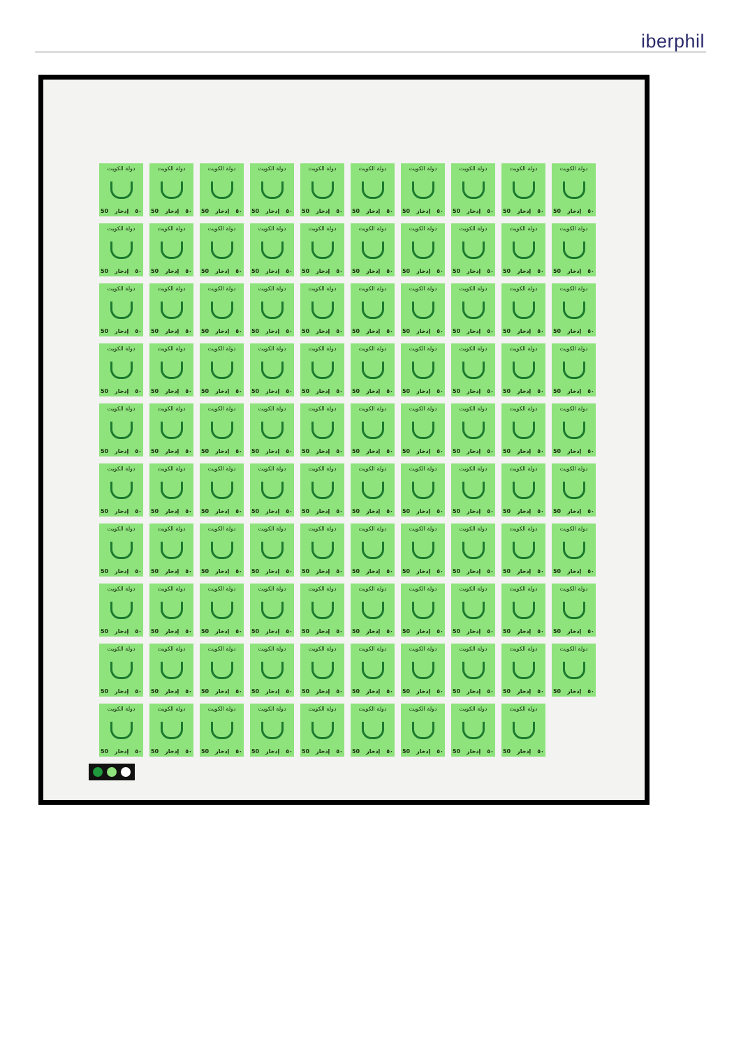iberphil
دولة الكويت
50 إدخار ٥٠
دولة الكويت
50 إدخار ٥٠
دولة الكويت
50 إدخار ٥٠
دولة الكويت
50 إدخار ٥٠
دولة الكويت
50 إدخار ٥٠
دولة الكويت
50 إدخار ٥٠
دولة الكويت
50 إدخار ٥٠
دولة الكويت
50 إدخار ٥٠
دولة الكويت
50 إدخار ٥٠
دولة الكويت
50 إدخار ٥٠
دولة الكويت
50 إدخار ٥٠
دولة الكويت
50 إدخار ٥٠
دولة الكويت
50 إدخار ٥٠
دولة الكويت
50 إدخار ٥٠
دولة الكويت
50 إدخار ٥٠
دولة الكويت
50 إدخار ٥٠
دولة الكويت
50 إدخار ٥٠
دولة الكويت
50 إدخار ٥٠
دولة الكويت
50 إدخار ٥٠
دولة الكويت
50 إدخار ٥٠
دولة الكويت
50 إدخار ٥٠
دولة الكويت
50 إدخار ٥٠
دولة الكويت
50 إدخار ٥٠
دولة الكويت
50 إدخار ٥٠
دولة الكويت
50 إدخار ٥٠
دولة الكويت
50 إدخار ٥٠
دولة الكويت
50 إدخار ٥٠
دولة الكويت
50 إدخار ٥٠
دولة الكويت
50 إدخار ٥٠
دولة الكويت
50 إدخار ٥٠
دولة الكويت
50 إدخار ٥٠
دولة الكويت
50 إدخار ٥٠
دولة الكويت
50 إدخار ٥٠
دولة الكويت
50 إدخار ٥٠
دولة الكويت
50 إدخار ٥٠
دولة الكويت
50 إدخار ٥٠
دولة الكويت
50 إدخار ٥٠
دولة الكويت
50 إدخار ٥٠
دولة الكويت
50 إدخار ٥٠
دولة الكويت
50 إدخار ٥٠
دولة الكويت
50 إدخار ٥٠
دولة الكويت
50 إدخار ٥٠
دولة الكويت
50 إدخار ٥٠
دولة الكويت
50 إدخار ٥٠
دولة الكويت
50 إدخار ٥٠
دولة الكويت
50 إدخار ٥٠
دولة الكويت
50 إدخار ٥٠
دولة الكويت
50 إدخار ٥٠
دولة الكويت
50 إدخار ٥٠
دولة الكويت
50 إدخار ٥٠
دولة الكويت
50 إدخار ٥٠
دولة الكويت
50 إدخار ٥٠
دولة الكويت
50 إدخار ٥٠
دولة الكويت
50 إدخار ٥٠
دولة الكويت
50 إدخار ٥٠
دولة الكويت
50 إدخار ٥٠
دولة الكويت
50 إدخار ٥٠
دولة الكويت
50 إدخار ٥٠
دولة الكويت
50 إدخار ٥٠
دولة الكويت
50 إدخار ٥٠
دولة الكويت
50 إدخار ٥٠
دولة الكويت
50 إدخار ٥٠
دولة الكويت
50 إدخار ٥٠
دولة الكويت
50 إدخار ٥٠
دولة الكويت
50 إدخار ٥٠
دولة الكويت
50 إدخار ٥٠
دولة الكويت
50 إدخار ٥٠
دولة الكويت
50 إدخار ٥٠
دولة الكويت
50 إدخار ٥٠
دولة الكويت
50 إدخار ٥٠
دولة الكويت
50 إدخار ٥٠
دولة الكويت
50 إدخار ٥٠
دولة الكويت
50 إدخار ٥٠
دولة الكويت
50 إدخار ٥٠
دولة الكويت
50 إدخار ٥٠
دولة الكويت
50 إدخار ٥٠
دولة الكويت
50 إدخار ٥٠
دولة الكويت
50 إدخار ٥٠
دولة الكويت
50 إدخار ٥٠
دولة الكويت
50 إدخار ٥٠
دولة الكويت
50 إدخار ٥٠
دولة الكويت
50 إدخار ٥٠
دولة الكويت
50 إدخار ٥٠
دولة الكويت
50 إدخار ٥٠
دولة الكويت
50 إدخار ٥٠
دولة الكويت
50 إدخار ٥٠
دولة الكويت
50 إدخار ٥٠
دولة الكويت
50 إدخار ٥٠
دولة الكويت
50 إدخار ٥٠
دولة الكويت
50 إدخار ٥٠
دولة الكويت
50 إدخار ٥٠
دولة الكويت
50 إدخار ٥٠
دولة الكويت
50 إدخار ٥٠
دولة الكويت
50 إدخار ٥٠
دولة الكويت
50 إدخار ٥٠
دولة الكويت
50 إدخار ٥٠
دولة الكويت
50 إدخار ٥٠
دولة الكويت
50 إدخار ٥٠
دولة الكويت
50 إدخار ٥٠